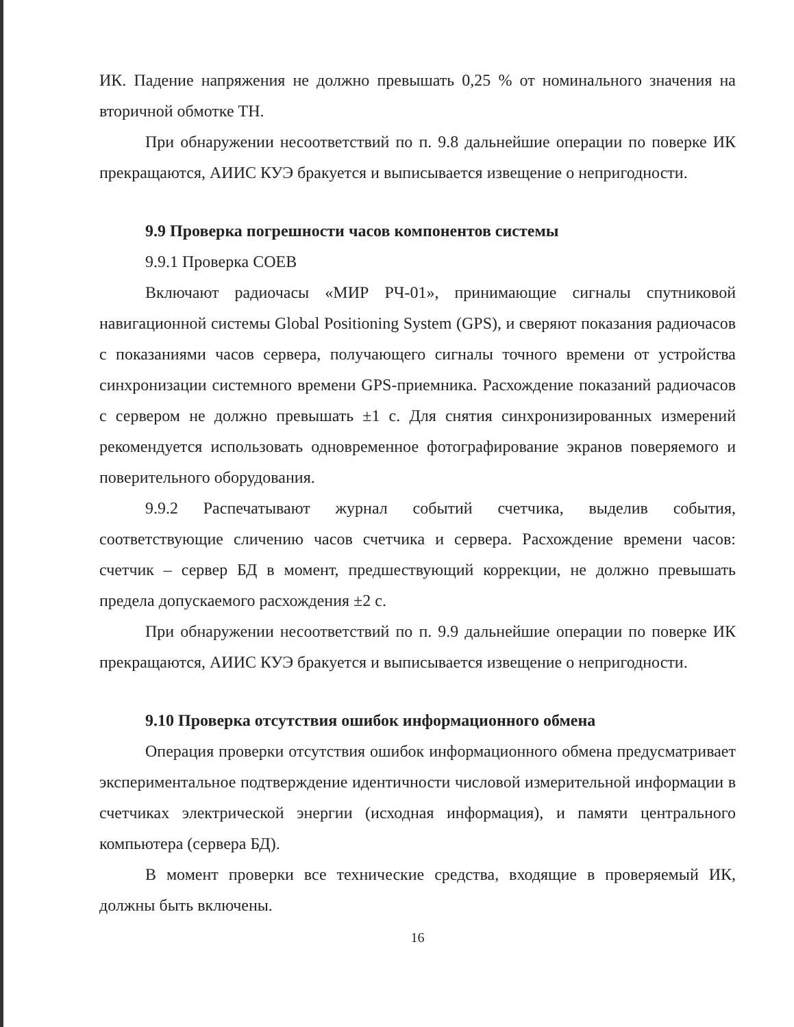ИК. Падение напряжения не должно превышать 0,25 % от номинального значения на вторичной обмотке ТН.
При обнаружении несоответствий по п. 9.8 дальнейшие операции по поверке ИК прекращаются, АИИС КУЭ бракуется и выписывается извещение о непригодности.
9.9 Проверка погрешности часов компонентов системы
9.9.1 Проверка СОЕВ
Включают радиочасы «МИР РЧ-01», принимающие сигналы спутниковой навигационной системы Global Positioning System (GPS), и сверяют показания радиочасов с показаниями часов сервера, получающего сигналы точного времени от устройства синхронизации системного времени GPS-приемника. Расхождение показаний радиочасов с сервером не должно превышать ±1 с. Для снятия синхронизированных измерений рекомендуется использовать одновременное фотографирование экранов поверяемого и поверительного оборудования.
9.9.2 Распечатывают журнал событий счетчика, выделив события, соответствующие сличению часов счетчика и сервера. Расхождение времени часов: счетчик – сервер БД в момент, предшествующий коррекции, не должно превышать предела допускаемого расхождения ±2 с.
При обнаружении несоответствий по п. 9.9 дальнейшие операции по поверке ИК прекращаются, АИИС КУЭ бракуется и выписывается извещение о непригодности.
9.10 Проверка отсутствия ошибок информационного обмена
Операция проверки отсутствия ошибок информационного обмена предусматривает экспериментальное подтверждение идентичности числовой измерительной информации в счетчиках электрической энергии (исходная информация), и памяти центрального компьютера (сервера БД).
В момент проверки все технические средства, входящие в проверяемый ИК, должны быть включены.
16